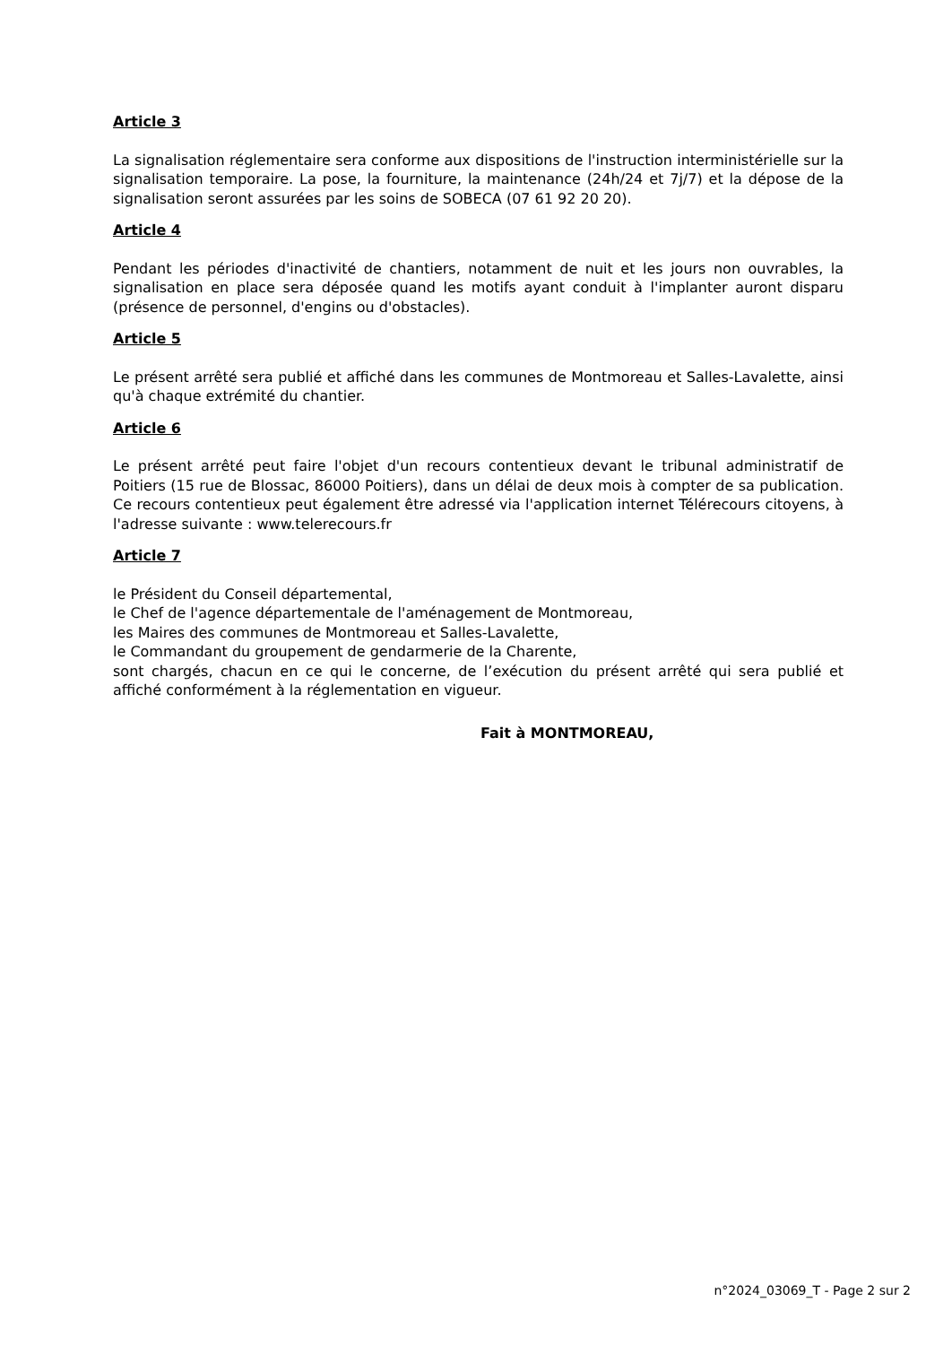Article 3
La signalisation réglementaire sera conforme aux dispositions de l'instruction interministérielle sur la signalisation temporaire. La pose, la fourniture, la maintenance (24h/24 et 7j/7) et la dépose de la signalisation seront assurées par les soins de SOBECA (07 61 92 20 20).
Article 4
Pendant les périodes d'inactivité de chantiers, notamment de nuit et les jours non ouvrables, la signalisation en place sera déposée quand les motifs ayant conduit à l'implanter auront disparu (présence de personnel, d'engins ou d'obstacles).
Article 5
Le présent arrêté sera publié et affiché dans les communes de Montmoreau et Salles-Lavalette, ainsi qu'à chaque extrémité du chantier.
Article 6
Le présent arrêté peut faire l'objet d'un recours contentieux devant le tribunal administratif de Poitiers (15 rue de Blossac, 86000 Poitiers), dans un délai de deux mois à compter de sa publication. Ce recours contentieux peut également être adressé via l'application internet Télérecours citoyens, à l'adresse suivante : www.telerecours.fr
Article 7
le Président du Conseil départemental,
le Chef de l'agence départementale de l'aménagement de Montmoreau,
les Maires des communes de Montmoreau et Salles-Lavalette,
le Commandant du groupement de gendarmerie de la Charente,
sont chargés, chacun en ce qui le concerne, de l’exécution du présent arrêté qui sera publié et affiché conformément à la réglementation en vigueur.
Fait à MONTMOREAU,
n°2024_03069_T - Page 2 sur 2